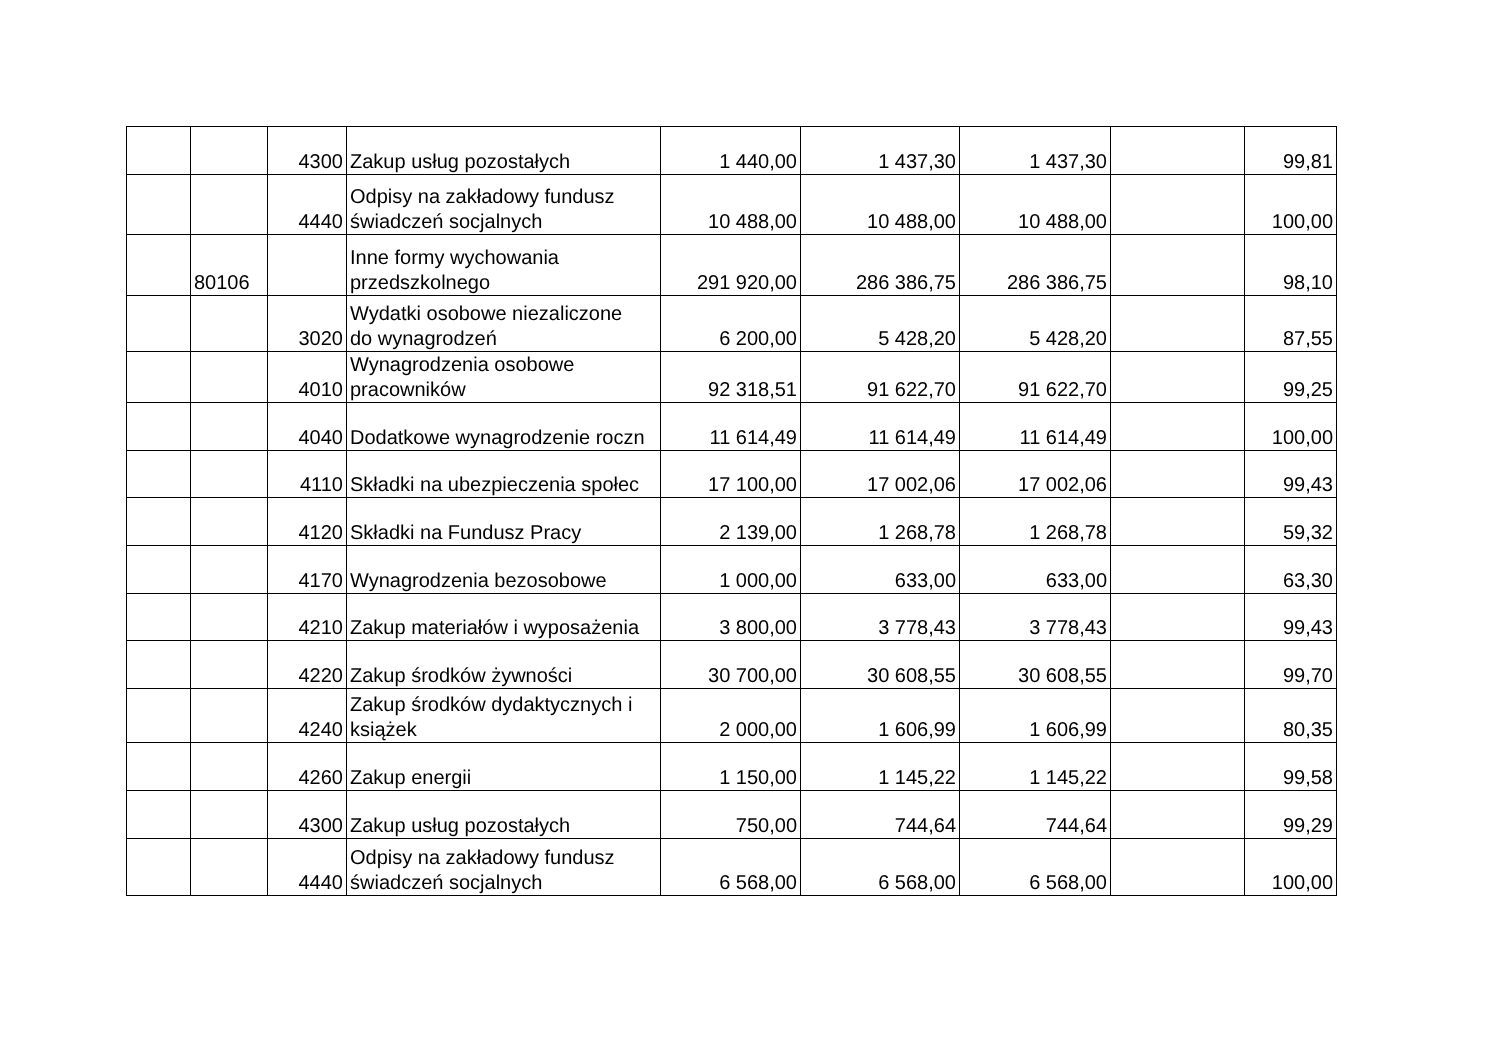| | | 4300 | Zakup usług pozostałych | 1 440,00 | 1 437,30 | 1 437,30 | | 99,81 |
| | | 4440 | Odpisy na zakładowy fundusz świadczeń socjalnych | 10 488,00 | 10 488,00 | 10 488,00 | | 100,00 |
| | 80106 | | Inne formy wychowania przedszkolnego | 291 920,00 | 286 386,75 | 286 386,75 | | 98,10 |
| | | 3020 | Wydatki osobowe niezaliczone do wynagrodzeń | 6 200,00 | 5 428,20 | 5 428,20 | | 87,55 |
| | | 4010 | Wynagrodzenia osobowe pracowników | 92 318,51 | 91 622,70 | 91 622,70 | | 99,25 |
| | | 4040 | Dodatkowe wynagrodzenie roczn | 11 614,49 | 11 614,49 | 11 614,49 | | 100,00 |
| | | 4110 | Składki na ubezpieczenia społec | 17 100,00 | 17 002,06 | 17 002,06 | | 99,43 |
| | | 4120 | Składki na Fundusz Pracy | 2 139,00 | 1 268,78 | 1 268,78 | | 59,32 |
| | | 4170 | Wynagrodzenia bezosobowe | 1 000,00 | 633,00 | 633,00 | | 63,30 |
| | | 4210 | Zakup materiałów i wyposażenia | 3 800,00 | 3 778,43 | 3 778,43 | | 99,43 |
| | | 4220 | Zakup środków żywności | 30 700,00 | 30 608,55 | 30 608,55 | | 99,70 |
| | | 4240 | Zakup środków dydaktycznych i książek | 2 000,00 | 1 606,99 | 1 606,99 | | 80,35 |
| | | 4260 | Zakup energii | 1 150,00 | 1 145,22 | 1 145,22 | | 99,58 |
| | | 4300 | Zakup usług pozostałych | 750,00 | 744,64 | 744,64 | | 99,29 |
| | | 4440 | Odpisy na zakładowy fundusz świadczeń socjalnych | 6 568,00 | 6 568,00 | 6 568,00 | | 100,00 |